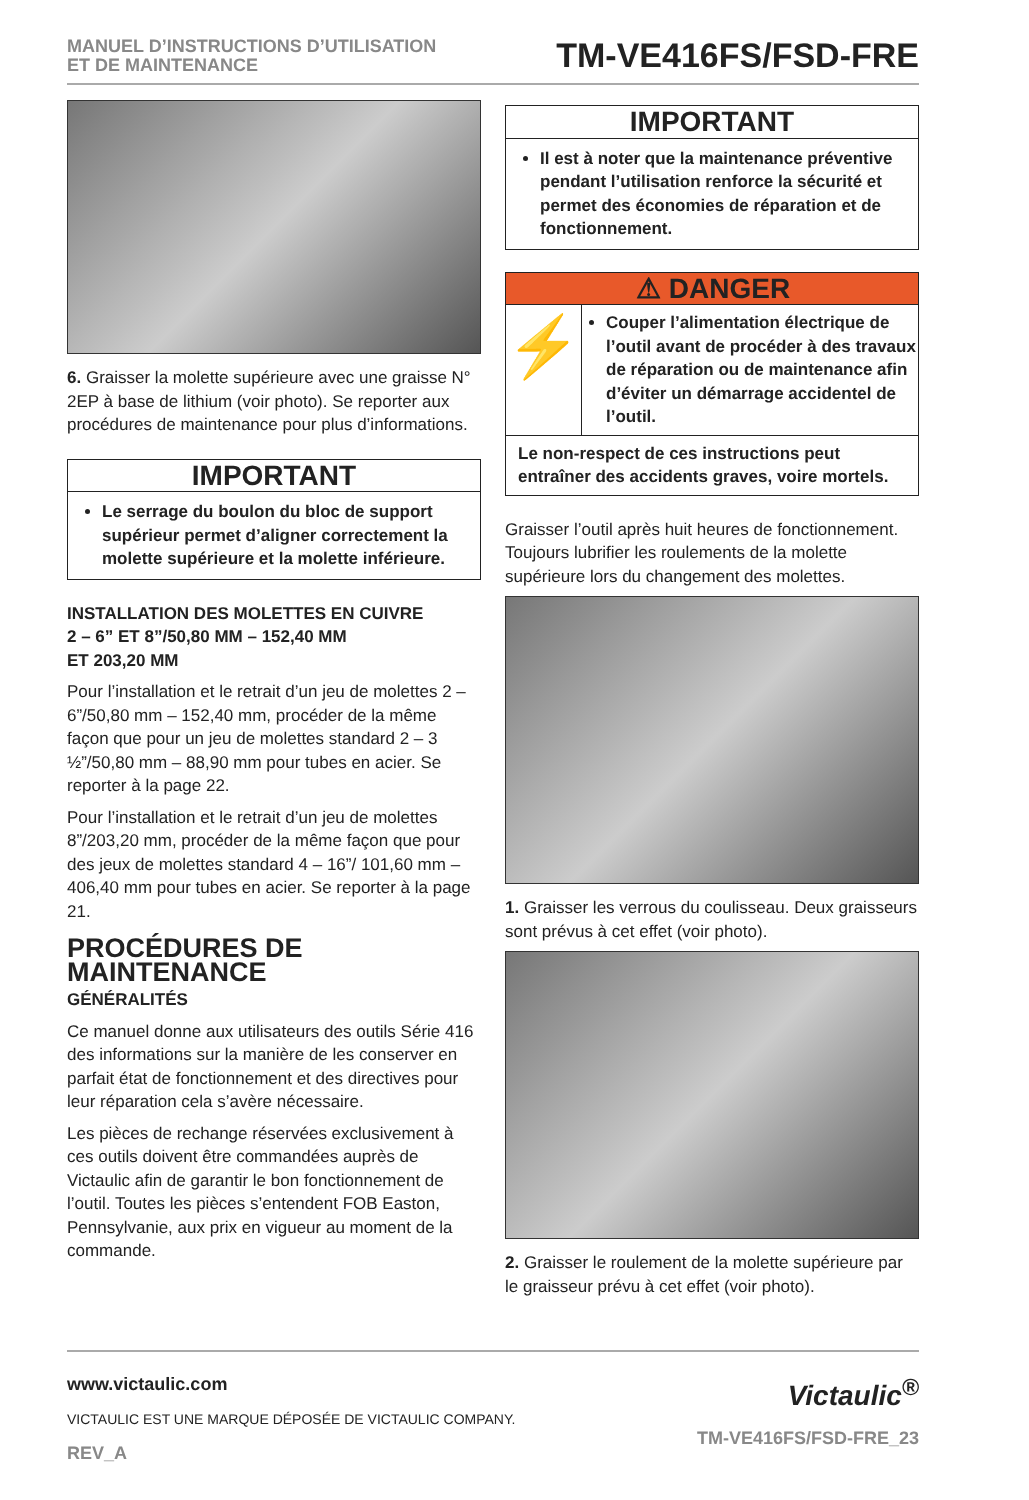MANUEL D’INSTRUCTIONS D’UTILISATION
ET DE MAINTENANCE
TM-VE416FS/FSD-FRE
6. Graisser la molette supérieure avec une graisse N° 2EP à base de lithium (voir photo). Se reporter aux procédures de maintenance pour plus d’informations.
IMPORTANT
Le serrage du boulon du bloc de support supérieur permet d’aligner correctement la molette supérieure et la molette inférieure.
INSTALLATION DES MOLETTES EN CUIVRE
2 – 6” ET 8”/50,80 MM – 152,40 MM
ET 203,20 MM
Pour l’installation et le retrait d’un jeu de molettes 2 – 6”/50,80 mm – 152,40 mm, procéder de la même façon que pour un jeu de molettes standard 2 – 3 ½”/50,80 mm – 88,90 mm pour tubes en acier. Se reporter à la page 22.
Pour l’installation et le retrait d’un jeu de molettes 8”/203,20 mm, procéder de la même façon que pour des jeux de molettes standard 4 – 16”/ 101,60 mm – 406,40 mm pour tubes en acier. Se reporter à la page 21.
PROCÉDURES DE MAINTENANCE
GÉNÉRALITÉS
Ce manuel donne aux utilisateurs des outils Série 416 des informations sur la manière de les conserver en parfait état de fonctionnement et des directives pour leur réparation cela s’avère nécessaire.
Les pièces de rechange réservées exclusivement à ces outils doivent être commandées auprès de Victaulic afin de garantir le bon fonctionnement de l’outil. Toutes les pièces s’entendent FOB Easton, Pennsylvanie, aux prix en vigueur au moment de la commande.
IMPORTANT
Il est à noter que la maintenance préventive pendant l’utilisation renforce la sécurité et permet des économies de réparation et de fonctionnement.
⚠ DANGER
⚡
Couper l’alimentation électrique de l’outil avant de procéder à des travaux de réparation ou de maintenance afin d’éviter un démarrage accidentel de l’outil.
Le non-respect de ces instructions peut entraîner des accidents graves, voire mortels.
Graisser l’outil après huit heures de fonctionnement. Toujours lubrifier les roulements de la molette supérieure lors du changement des molettes.
1. Graisser les verrous du coulisseau. Deux graisseurs sont prévus à cet effet (voir photo).
2. Graisser le roulement de la molette supérieure par le graisseur prévu à cet effet (voir photo).
www.victaulic.com
VICTAULIC EST UNE MARQUE DÉPOSÉE DE VICTAULIC COMPANY.
REV_A
Victaulic<sup>®</sup>
TM-VE416FS/FSD-FRE_23